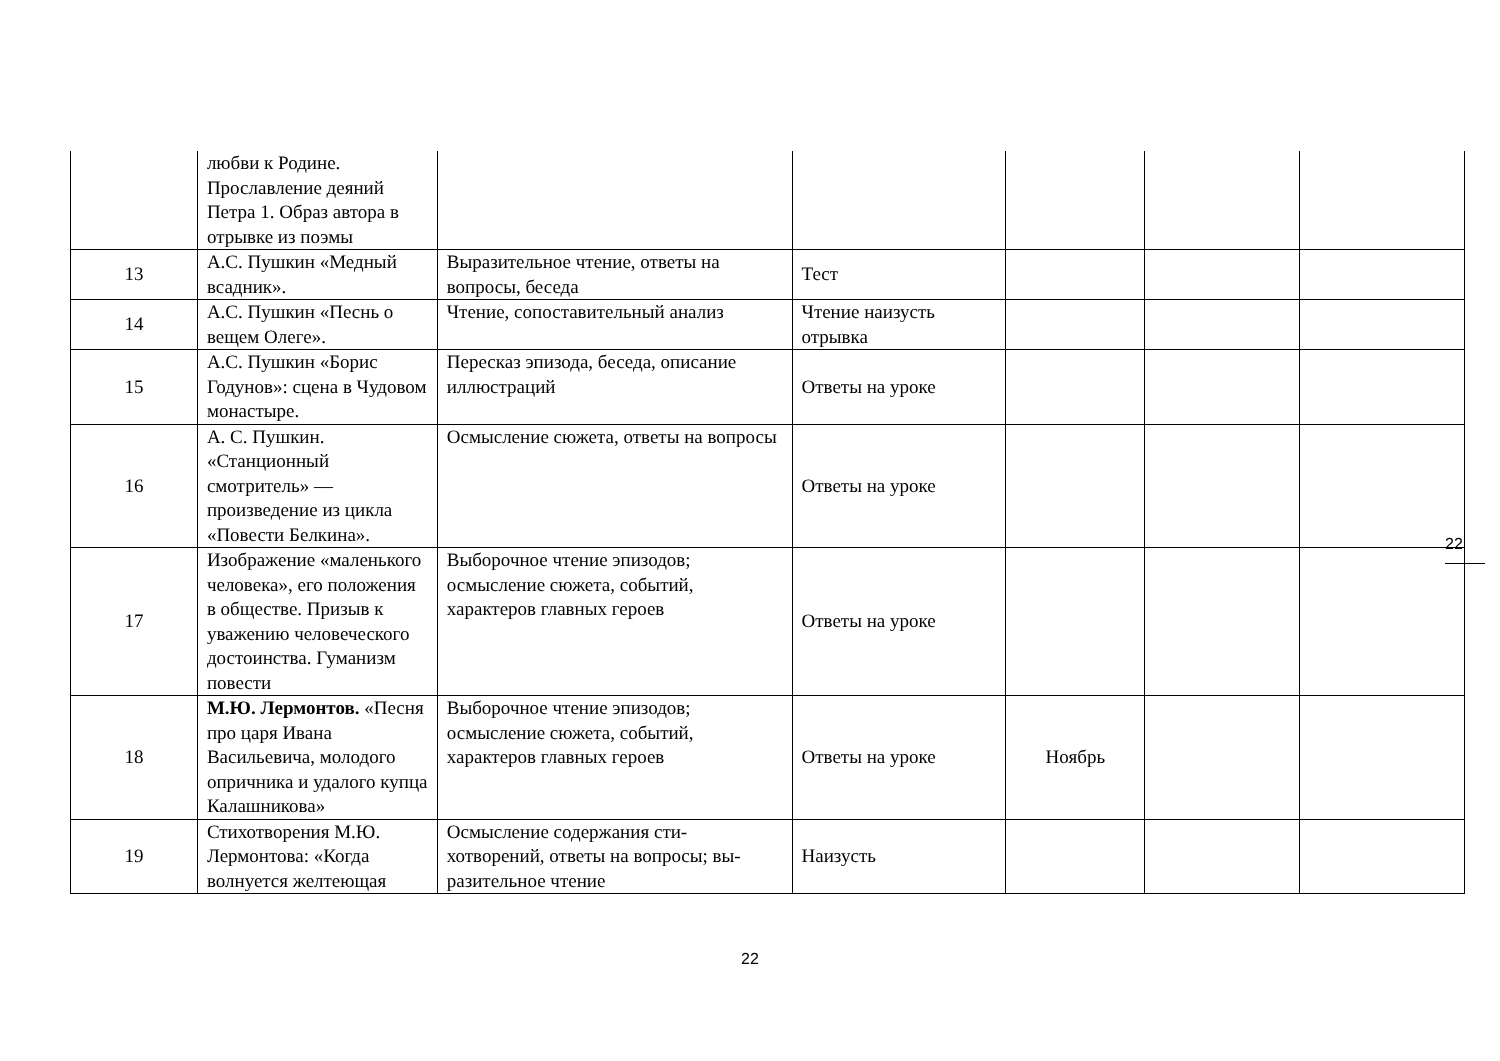| | любви к Родине. Прославление деяний Петра 1. Образ автора в отрывке из поэмы | | | | | |
| 13 | А.С. Пушкин «Медный всадник». | Выразительное чтение, ответы на вопросы, беседа | Тест | | | |
| 14 | А.С. Пушкин «Песнь о вещем Олеге». | Чтение, сопоставительный анализ | Чтение наизусть отрывка | | | |
| 15 | А.С. Пушкин «Борис Годунов»: сцена в Чудовом монастыре. | Пересказ эпизода, беседа, описание иллюстраций | Ответы на уроке | | | |
| 16 | А. С. Пушкин. «Станционный смотритель» — произведение из цикла «Повести Белкина». | Осмысление сюжета, ответы на вопросы | Ответы на уроке | | | |
| 17 | Изображение «маленького человека», его положения в обществе. Призыв к уважению человеческого достоинства. Гуманизм повести | Выборочное чтение эпизодов; осмысление сюжета, событий, характеров главных героев | Ответы на уроке | | | |
| 18 | М.Ю. Лермонтов. «Песня про царя Ивана Васильевича, молодого опричника и удалого купца Калашникова» | Выборочное чтение эпизодов; осмысление сюжета, событий, характеров главных героев | Ответы на уроке | Ноябрь | | |
| 19 | Стихотворения М.Ю. Лермонтова: «Когда волнуется желтеющая | Осмысление содержания сти-хотворений, ответы на вопросы; вы-разительное чтение | Наизусть | | | |
22
22